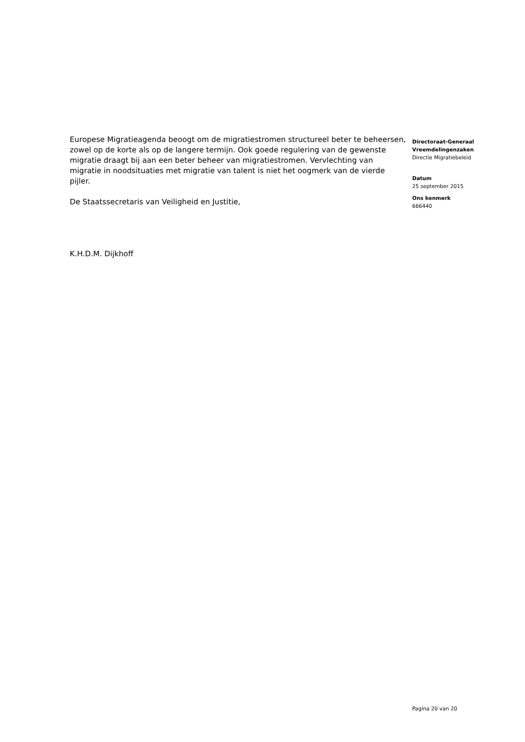Europese Migratieagenda beoogt om de migratiestromen structureel beter te beheersen, zowel op de korte als op de langere termijn. Ook goede regulering van de gewenste migratie draagt bij aan een beter beheer van migratiestromen. Vervlechting van migratie in noodsituaties met migratie van talent is niet het oogmerk van de vierde pijler.
De Staatssecretaris van Veiligheid en Justitie,
K.H.D.M. Dijkhoff
Directoraat-Generaal Vreemdelingenzaken
Directie Migratiebeleid
Datum
25 september 2015
Ons kenmerk
666440
Pagina 20 van 20